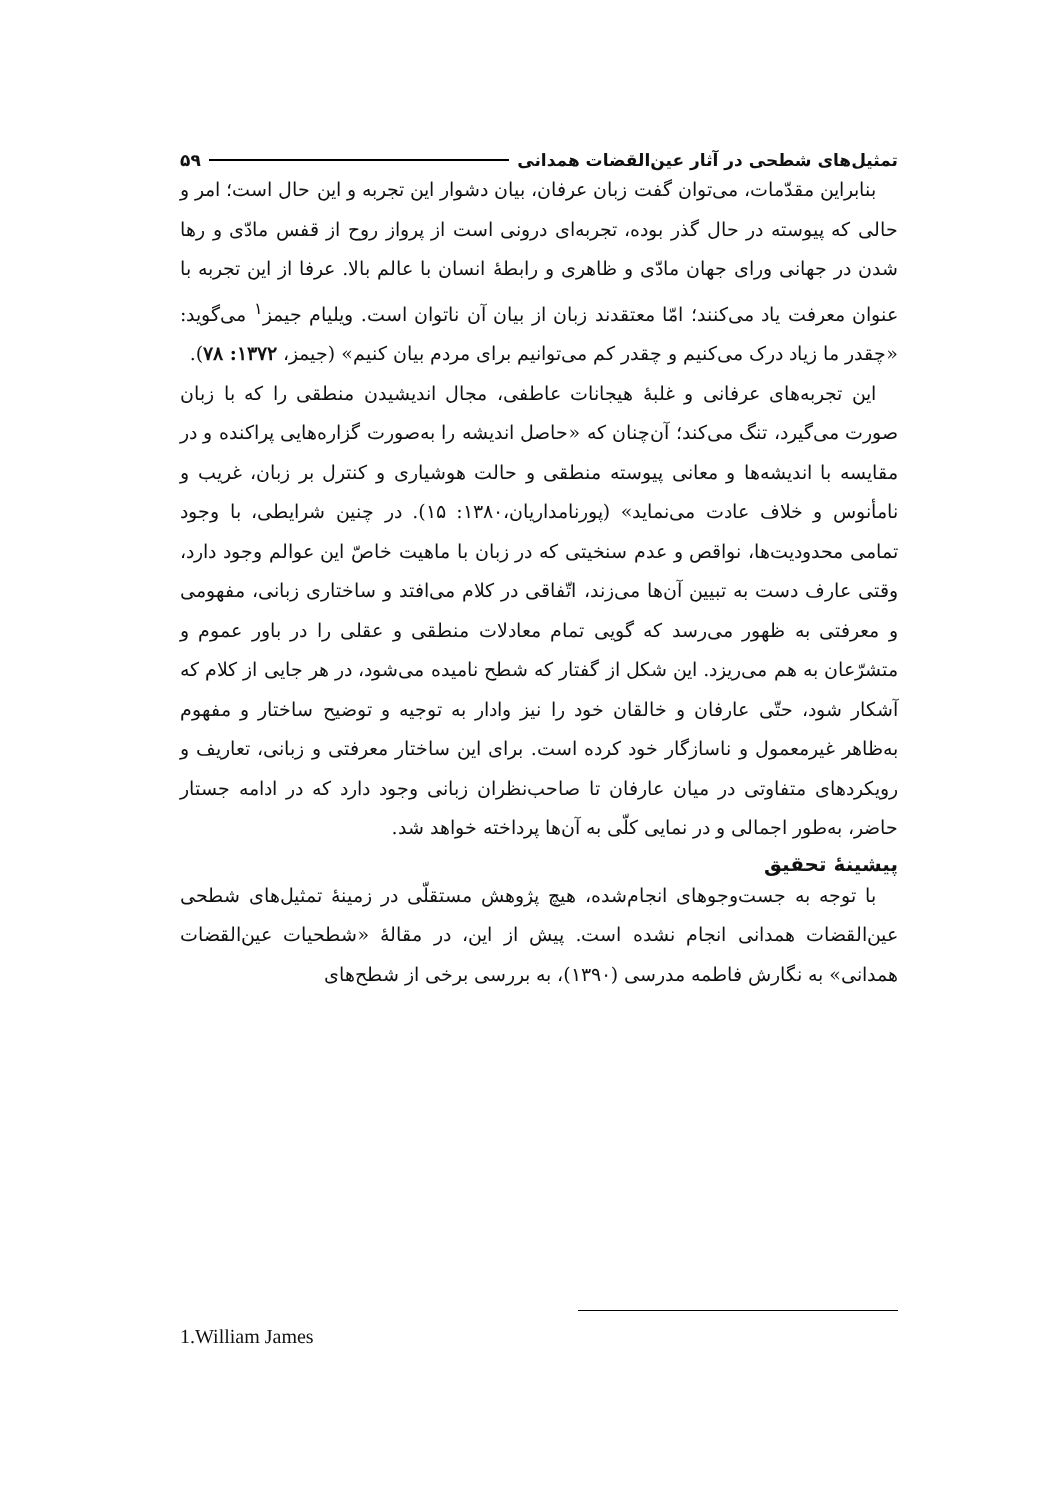تمثیل‌های شطحی در آثار عین‌القضات همدانی ۵۹
بنابراین مقدّمات، می‌توان گفت زبان عرفان، بیان دشوار این تجربه و این حال است؛ امر و حالی که پیوسته در حال گذر بوده، تجربه‌ای درونی است از پرواز روح از قفس مادّی و رها شدن در جهانی ورای جهان مادّی و ظاهری و رابطهٔ انسان با عالم بالا. عرفا از این تجربه با عنوان معرفت یاد می‌کنند؛ امّا معتقدند زبان از بیان آن ناتوان است. ویلیام جیمز<sup>۱</sup> می‌گوید: «چقدر ما زیاد درک می‌کنیم و چقدر کم می‌توانیم برای مردم بیان کنیم» (جیمز، ۱۳۷۲: ۷۸).
این تجربه‌های عرفانی و غلبهٔ هیجانات عاطفی، مجال اندیشیدن منطقی را که با زبان صورت می‌گیرد، تنگ می‌کند؛ آن‌چنان که «حاصل اندیشه را به‌صورت گزاره‌هایی پراکنده و در مقایسه با اندیشه‌ها و معانی پیوسته منطقی و حالت هوشیاری و کنترل بر زبان، غریب و نامأنوس و خلاف عادت می‌نماید» (پورنامداریان،۱۳۸۰: ۱۵). در چنین شرایطی، با وجود تمامی محدودیت‌ها، نواقص و عدم سنخیتی که در زبان با ماهیت خاصّ این عوالم وجود دارد، وقتی عارف دست به تبیین آن‌ها می‌زند، اتّفاقی در کلام می‌افتد و ساختاری زبانی، مفهومی و معرفتی به ظهور می‌رسد که گویی تمام معادلات منطقی و عقلی را در باور عموم و متشرّعان به هم می‌ریزد. این شکل از گفتار که شطح نامیده می‌شود، در هر جایی از کلام که آشکار شود، حتّی عارفان و خالقان خود را نیز وادار به توجیه و توضیح ساختار و مفهوم به‌ظاهر غیرمعمول و ناسازگار خود کرده است. برای این ساختار معرفتی و زبانی، تعاریف و رویکردهای متفاوتی در میان عارفان تا صاحب‌نظران زبانی وجود دارد که در ادامه جستار حاضر، به‌طور اجمالی و در نمایی کلّی به آن‌ها پرداخته خواهد شد.
پیشینهٔ تحقیق
با توجه به جست‌وجوهای انجام‌شده، هیچ پژوهش مستقلّی در زمینهٔ تمثیل‌های شطحی عین‌القضات همدانی انجام نشده است. پیش از این، در مقالهٔ «شطحیات عین‌القضات همدانی» به نگارش فاطمه مدرسی (۱۳۹۰)، به بررسی برخی از شطح‌های
1.William James